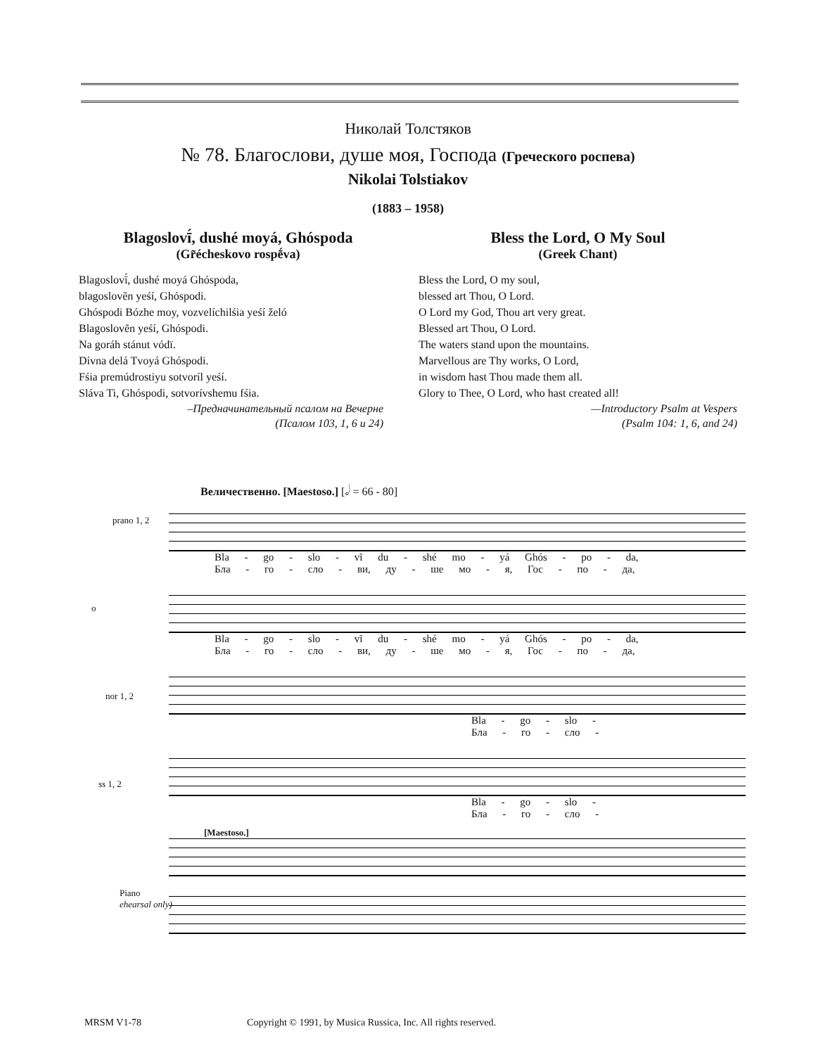Николай Толстяков
№ 78. Благослови, душе моя, Господа (Греческого роспева)
Nikolai Tolstiakov
(1883 – 1958)
Blagoslovī́, dushé moyá, Ghóspoda
(Gr̃écheskovo rospḗva)
Blagoslovī́, dushé moyá Ghóspoda,
blagoslovẽn yeśí, Ghóspodi.
Ghóspodi Bózhe moy, vozvelíchilśia yeśí želó
Blagoslovẽn yeśí, Ghóspodi.
Na goráh stánut vódï.
Dívna delá Tvoyá Ghóspodi.
Fśia premúdrostiyu sotvoríl yeśí.
Sláva Ti, Ghóspodi, sotvorívshemu fśia.
–Предначинательный псалом на Вечерне
(Псалом 103, 1, 6 и 24)
Bless the Lord, O My Soul
(Greek Chant)
Bless the Lord, O my soul,
blessed art Thou, O Lord.
O Lord my God, Thou art very great.
Blessed art Thou, O Lord.
The waters stand upon the mountains.
Marvellous are Thy works, O Lord,
in wisdom hast Thou made them all.
Glory to Thee, O Lord, who hast created all!
—Introductory Psalm at Vespers
(Psalm 104: 1, 6, and 24)
Величественно. [Maestoso.] [𝅗𝅥 = 66 - 80]
prano 1, 2
Bla - go - slo - vĩ du - shé mo - yá Ghós - po - da,
Бла - го - сло - ви, ду - ше мо - я, Гос - по - да,
o
Bla - go - slo - vĩ du - shé mo - yá Ghós - po - da,
Бла - го - сло - ви, ду - ше мо - я, Гос - по - да,
nor 1, 2
Bla - go - slo -
Бла - го - сло -
ss 1, 2
Bla - go - slo -
Бла - го - сло -
[Maestoso.]
Piano
ehearsal only)
MRSM V1-78 Copyright © 1991, by Musica Russica, Inc. All rights reserved.